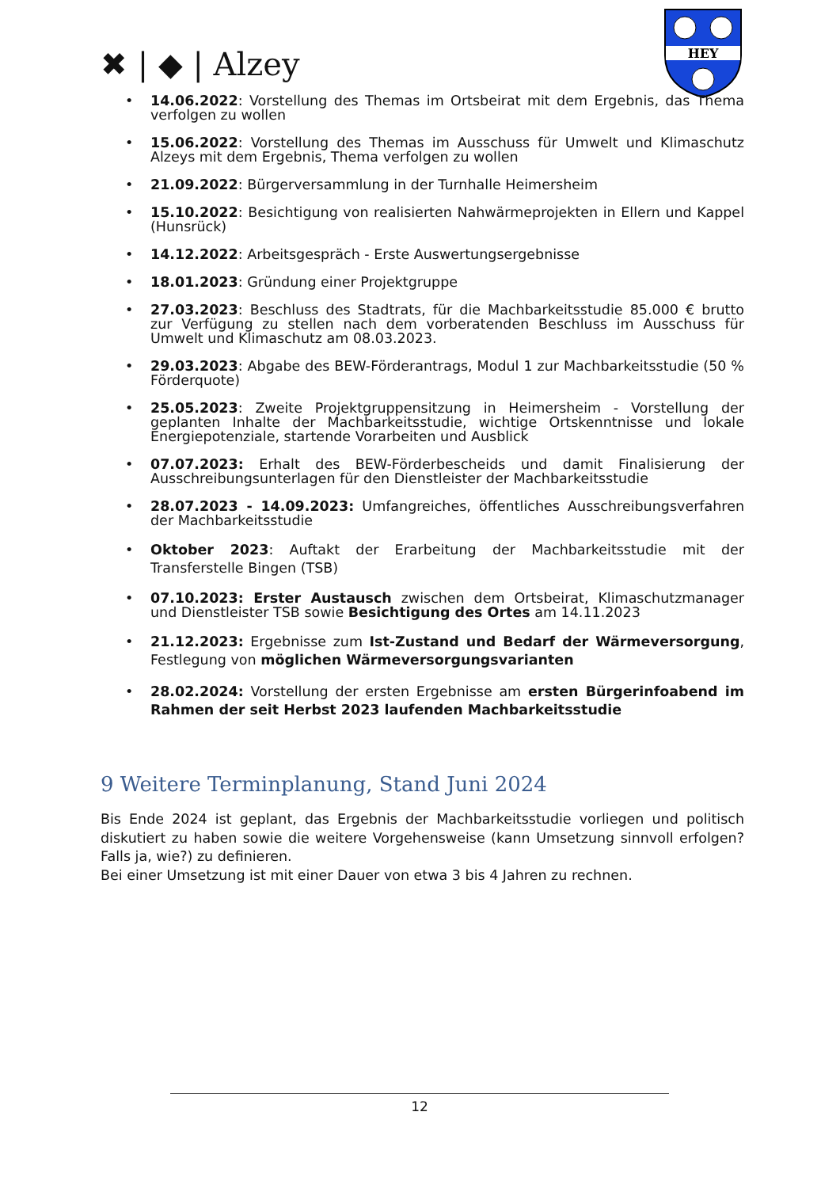✖ | ◆ | Alzey
HEY
14.06.2022: Vorstellung des Themas im Ortsbeirat mit dem Ergebnis, das Thema verfolgen zu wollen
15.06.2022: Vorstellung des Themas im Ausschuss für Umwelt und Klimaschutz Alzeys mit dem Ergebnis, Thema verfolgen zu wollen
21.09.2022: Bürgerversammlung in der Turnhalle Heimersheim
15.10.2022: Besichtigung von realisierten Nahwärmeprojekten in Ellern und Kappel (Hunsrück)
14.12.2022: Arbeitsgespräch - Erste Auswertungsergebnisse
18.01.2023: Gründung einer Projektgruppe
27.03.2023: Beschluss des Stadtrats, für die Machbarkeitsstudie 85.000 € brutto zur Verfügung zu stellen nach dem vorberatenden Beschluss im Ausschuss für Umwelt und Klimaschutz am 08.03.2023.
29.03.2023: Abgabe des BEW-Förderantrags, Modul 1 zur Machbarkeitsstudie (50 % Förderquote)
25.05.2023: Zweite Projektgruppensitzung in Heimersheim - Vorstellung der geplanten Inhalte der Machbarkeitsstudie, wichtige Ortskenntnisse und lokale Energiepotenziale, startende Vorarbeiten und Ausblick
07.07.2023: Erhalt des BEW-Förderbescheids und damit Finalisierung der Ausschreibungsunterlagen für den Dienstleister der Machbarkeitsstudie
28.07.2023 - 14.09.2023: Umfangreiches, öffentliches Ausschreibungsverfahren der Machbarkeitsstudie
Oktober 2023: Auftakt der Erarbeitung der Machbarkeitsstudie mit der Transferstelle Bingen (TSB)
07.10.2023: Erster Austausch zwischen dem Ortsbeirat, Klimaschutzmanager und Dienstleister TSB sowie Besichtigung des Ortes am 14.11.2023
21.12.2023: Ergebnisse zum Ist-Zustand und Bedarf der Wärmeversorgung, Festlegung von möglichen Wärmeversorgungsvarianten
28.02.2024: Vorstellung der ersten Ergebnisse am ersten Bürgerinfoabend im Rahmen der seit Herbst 2023 laufenden Machbarkeitsstudie
9 Weitere Terminplanung, Stand Juni 2024
Bis Ende 2024 ist geplant, das Ergebnis der Machbarkeitsstudie vorliegen und politisch diskutiert zu haben sowie die weitere Vorgehensweise (kann Umsetzung sinnvoll erfolgen? Falls ja, wie?) zu definieren.
Bei einer Umsetzung ist mit einer Dauer von etwa 3 bis 4 Jahren zu rechnen.
12